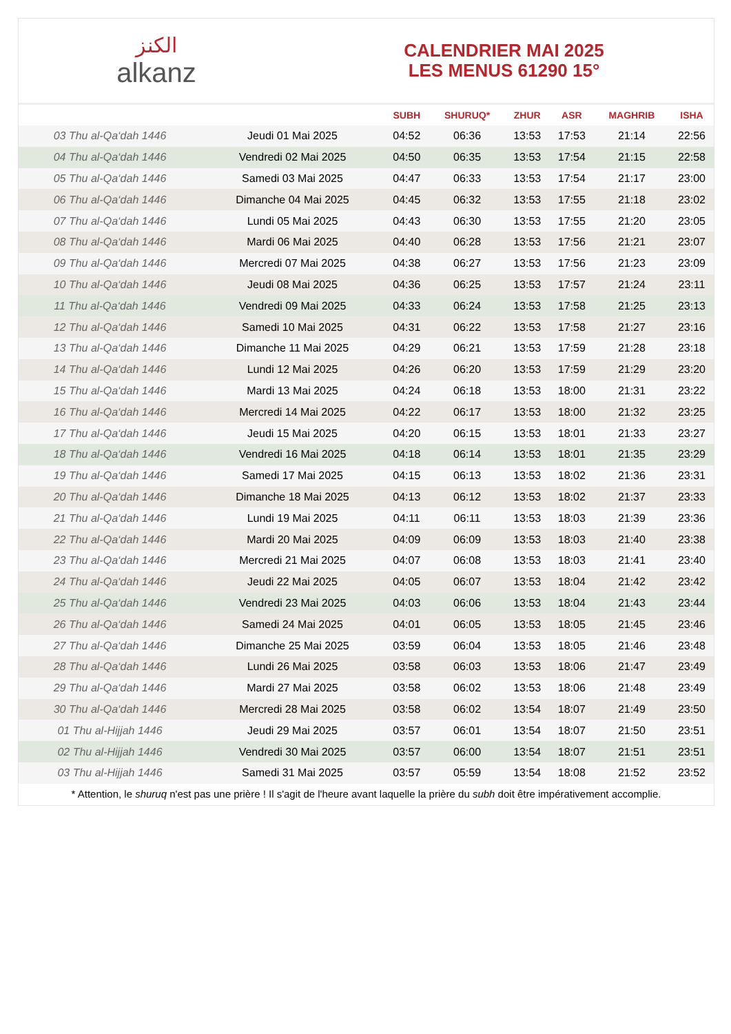ﺍﻟﻜﻨﺰ
alkanz
CALENDRIER MAI 2025
LES MENUS 61290 15°
| | | SUBH | SHURUQ* | ZHUR | ASR | MAGHRIB | ISHA |
| --- | --- | --- | --- | --- | --- | --- | --- |
| 03 Thu al-Qa‘dah 1446 | Jeudi 01 Mai 2025 | 04:52 | 06:36 | 13:53 | 17:53 | 21:14 | 22:56 |
| 04 Thu al-Qa‘dah 1446 | Vendredi 02 Mai 2025 | 04:50 | 06:35 | 13:53 | 17:54 | 21:15 | 22:58 |
| 05 Thu al-Qa‘dah 1446 | Samedi 03 Mai 2025 | 04:47 | 06:33 | 13:53 | 17:54 | 21:17 | 23:00 |
| 06 Thu al-Qa‘dah 1446 | Dimanche 04 Mai 2025 | 04:45 | 06:32 | 13:53 | 17:55 | 21:18 | 23:02 |
| 07 Thu al-Qa‘dah 1446 | Lundi 05 Mai 2025 | 04:43 | 06:30 | 13:53 | 17:55 | 21:20 | 23:05 |
| 08 Thu al-Qa‘dah 1446 | Mardi 06 Mai 2025 | 04:40 | 06:28 | 13:53 | 17:56 | 21:21 | 23:07 |
| 09 Thu al-Qa‘dah 1446 | Mercredi 07 Mai 2025 | 04:38 | 06:27 | 13:53 | 17:56 | 21:23 | 23:09 |
| 10 Thu al-Qa‘dah 1446 | Jeudi 08 Mai 2025 | 04:36 | 06:25 | 13:53 | 17:57 | 21:24 | 23:11 |
| 11 Thu al-Qa‘dah 1446 | Vendredi 09 Mai 2025 | 04:33 | 06:24 | 13:53 | 17:58 | 21:25 | 23:13 |
| 12 Thu al-Qa‘dah 1446 | Samedi 10 Mai 2025 | 04:31 | 06:22 | 13:53 | 17:58 | 21:27 | 23:16 |
| 13 Thu al-Qa‘dah 1446 | Dimanche 11 Mai 2025 | 04:29 | 06:21 | 13:53 | 17:59 | 21:28 | 23:18 |
| 14 Thu al-Qa‘dah 1446 | Lundi 12 Mai 2025 | 04:26 | 06:20 | 13:53 | 17:59 | 21:29 | 23:20 |
| 15 Thu al-Qa‘dah 1446 | Mardi 13 Mai 2025 | 04:24 | 06:18 | 13:53 | 18:00 | 21:31 | 23:22 |
| 16 Thu al-Qa‘dah 1446 | Mercredi 14 Mai 2025 | 04:22 | 06:17 | 13:53 | 18:00 | 21:32 | 23:25 |
| 17 Thu al-Qa‘dah 1446 | Jeudi 15 Mai 2025 | 04:20 | 06:15 | 13:53 | 18:01 | 21:33 | 23:27 |
| 18 Thu al-Qa‘dah 1446 | Vendredi 16 Mai 2025 | 04:18 | 06:14 | 13:53 | 18:01 | 21:35 | 23:29 |
| 19 Thu al-Qa‘dah 1446 | Samedi 17 Mai 2025 | 04:15 | 06:13 | 13:53 | 18:02 | 21:36 | 23:31 |
| 20 Thu al-Qa‘dah 1446 | Dimanche 18 Mai 2025 | 04:13 | 06:12 | 13:53 | 18:02 | 21:37 | 23:33 |
| 21 Thu al-Qa‘dah 1446 | Lundi 19 Mai 2025 | 04:11 | 06:11 | 13:53 | 18:03 | 21:39 | 23:36 |
| 22 Thu al-Qa‘dah 1446 | Mardi 20 Mai 2025 | 04:09 | 06:09 | 13:53 | 18:03 | 21:40 | 23:38 |
| 23 Thu al-Qa‘dah 1446 | Mercredi 21 Mai 2025 | 04:07 | 06:08 | 13:53 | 18:03 | 21:41 | 23:40 |
| 24 Thu al-Qa‘dah 1446 | Jeudi 22 Mai 2025 | 04:05 | 06:07 | 13:53 | 18:04 | 21:42 | 23:42 |
| 25 Thu al-Qa‘dah 1446 | Vendredi 23 Mai 2025 | 04:03 | 06:06 | 13:53 | 18:04 | 21:43 | 23:44 |
| 26 Thu al-Qa‘dah 1446 | Samedi 24 Mai 2025 | 04:01 | 06:05 | 13:53 | 18:05 | 21:45 | 23:46 |
| 27 Thu al-Qa‘dah 1446 | Dimanche 25 Mai 2025 | 03:59 | 06:04 | 13:53 | 18:05 | 21:46 | 23:48 |
| 28 Thu al-Qa‘dah 1446 | Lundi 26 Mai 2025 | 03:58 | 06:03 | 13:53 | 18:06 | 21:47 | 23:49 |
| 29 Thu al-Qa‘dah 1446 | Mardi 27 Mai 2025 | 03:58 | 06:02 | 13:53 | 18:06 | 21:48 | 23:49 |
| 30 Thu al-Qa‘dah 1446 | Mercredi 28 Mai 2025 | 03:58 | 06:02 | 13:54 | 18:07 | 21:49 | 23:50 |
| 01 Thu al-Hijjah 1446 | Jeudi 29 Mai 2025 | 03:57 | 06:01 | 13:54 | 18:07 | 21:50 | 23:51 |
| 02 Thu al-Hijjah 1446 | Vendredi 30 Mai 2025 | 03:57 | 06:00 | 13:54 | 18:07 | 21:51 | 23:51 |
| 03 Thu al-Hijjah 1446 | Samedi 31 Mai 2025 | 03:57 | 05:59 | 13:54 | 18:08 | 21:52 | 23:52 |
* Attention, le shuruq n'est pas une prière ! Il s'agit de l'heure avant laquelle la prière du subh doit être impérativement accomplie.